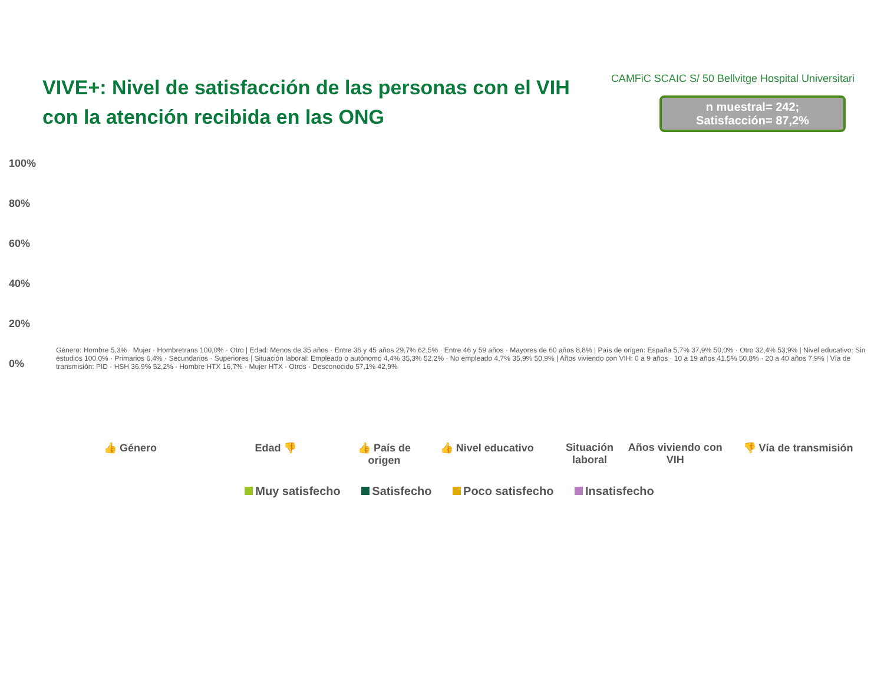VIVE+: Nivel de satisfacción de las personas con el VIH con la atención recibida en las ONG
CAMFiC SCAIC S/ 50 Bellvitge Hospital Universitari
n muestral= 242;
Satisfacción= 87,2%
100%
80%
60%
40%
20%
0%
Género: Hombre 5,3% · Mujer · Hombretrans 100,0% · Otro | Edad: Menos de 35 años · Entre 36 y 45 años 29,7% 62,5% · Entre 46 y 59 años · Mayores de 60 años 8,8% | País de origen: España 5,7% 37,9% 50,0% · Otro 32,4% 53,9% | Nivel educativo: Sin estudios 100,0% · Primarios 6,4% · Secundarios · Superiores | Situación laboral: Empleado o autónomo 4,4% 35,3% 52,2% · No empleado 4,7% 35,9% 50,9% | Años viviendo con VIH: 0 a 9 años · 10 a 19 años 41,5% 50,8% · 20 a 40 años 7,9% | Vía de transmisión: PID · HSH 36,9% 52,2% · Hombre HTX 16,7% · Mujer HTX · Otros · Desconocido 57,1% 42,9%
👍 Género Edad 👎 👍 País de origen
👍 Nivel educativo Situación laboral
Años viviendo con VIH
👎 Vía de transmisión
Muy satisfecho Satisfecho Poco satisfecho Insatisfecho